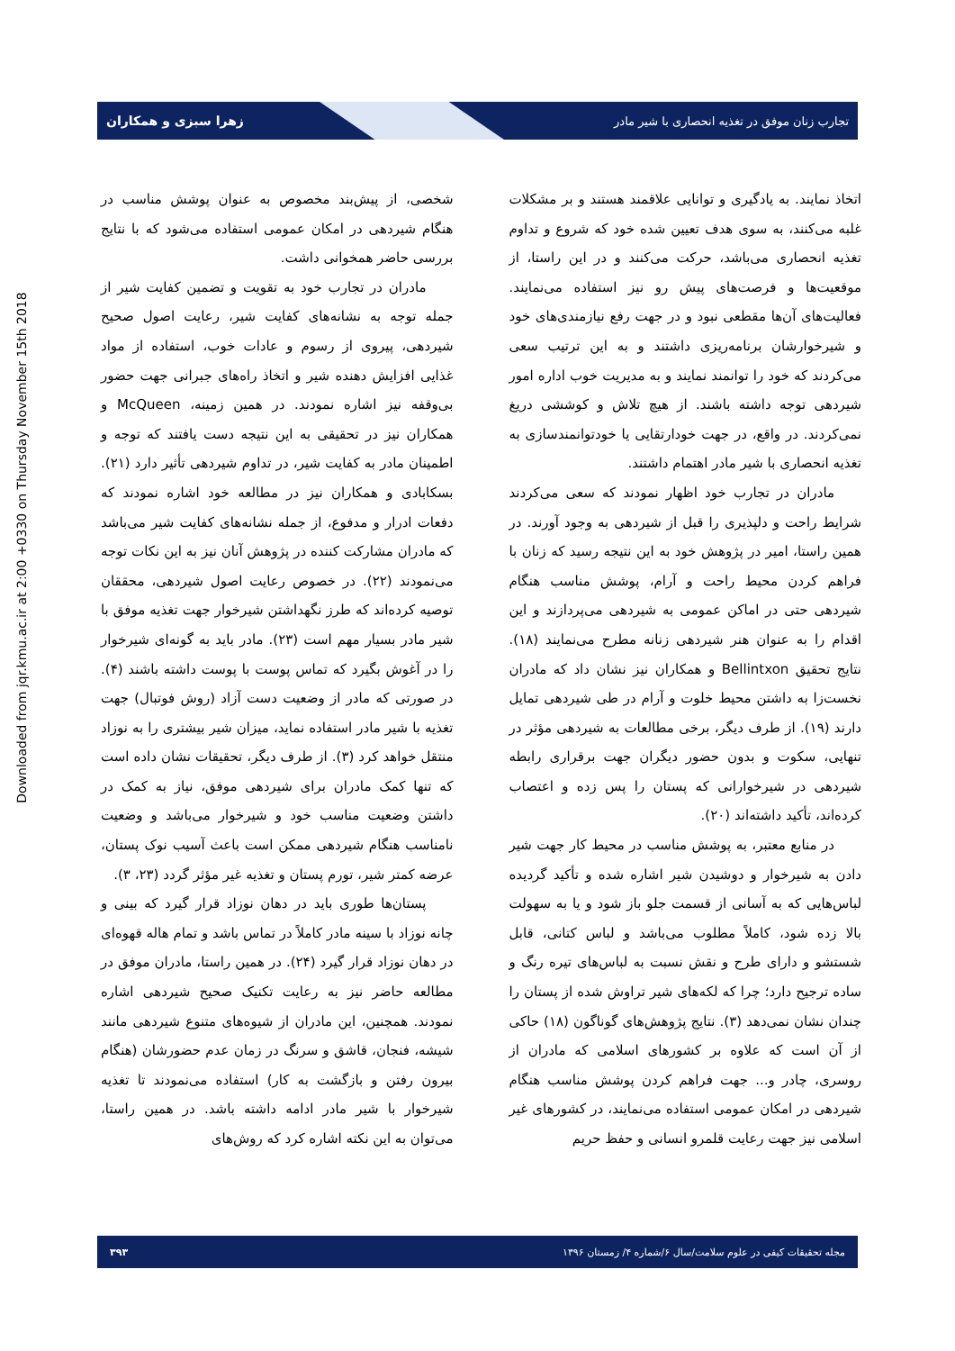Downloaded from jqr.kmu.ac.ir at 2:00 +0330 on Thursday November 15th 2018
تجارب زنان موفق در تغذیه انحصاری با شیر مادر زهرا سبزی و همکاران
اتخاذ نمایند. به یادگیری و توانایی علاقمند هستند و بر مشکلات غلبه می‌کنند، به سوی هدف تعیین شده خود که شروع و تداوم تغذیه انحصاری می‌باشد، حرکت می‌کنند و در این راستا، از موقعیت‌ها و فرصت‌های پیش رو نیز استفاده می‌نمایند. فعالیت‌های آن‌ها مقطعی نبود و در جهت رفع نیازمندی‌های خود و شیرخوارشان برنامه‌ریزی داشتند و به این ترتیب سعی می‌کردند که خود را توانمند نمایند و به مدیریت خوب اداره امور شیردهی توجه داشته باشند. از هیچ تلاش و کوششی دریغ نمی‌کردند. در واقع، در جهت خودارتقایی یا خودتوانمندسازی به تغذیه انحصاری با شیر مادر اهتمام داشتند.
مادران در تجارب خود اظهار نمودند که سعی می‌کردند شرایط راحت و دلپذیری را قبل از شیردهی به وجود آورند. در همین راستا، امیر در پژوهش خود به این نتیجه رسید که زنان با فراهم کردن محیط راحت و آرام، پوشش مناسب هنگام شیردهی حتی در اماکن عمومی به شیردهی می‌پردازند و این اقدام را به عنوان هنر شیردهی زنانه مطرح می‌نمایند (۱۸). نتایج تحقیق Bellintxon و همکاران نیز نشان داد که مادران نخست‌زا به داشتن محیط خلوت و آرام در طی شیردهی تمایل دارند (۱۹). از طرف دیگر، برخی مطالعات به شیردهی مؤثر در تنهایی، سکوت و بدون حضور دیگران جهت برقراری رابطه شیردهی در شیرخوارانی که پستان را پس زده و اعتصاب کرده‌اند، تأکید داشته‌اند (۲۰).
در منابع معتبر، به پوشش مناسب در محیط کار جهت شیر دادن به شیرخوار و دوشیدن شیر اشاره شده و تأکید گردیده لباس‌هایی که به آسانی از قسمت جلو باز شود و یا به سهولت بالا زده شود، کاملاً مطلوب می‌باشد و لباس کتانی، قابل شستشو و دارای طرح و نقش نسبت به لباس‌های تیره رنگ و ساده ترجیح دارد؛ چرا که لکه‌های شیر تراوش شده از پستان را چندان نشان نمی‌دهد (۳). نتایج پژوهش‌های گوناگون (۱۸) حاکی از آن است که علاوه بر کشورهای اسلامی که مادران از روسری، چادر و... جهت فراهم کردن پوشش مناسب هنگام شیردهی در امکان عمومی استفاده می‌نمایند، در کشورهای غیر اسلامی نیز جهت رعایت قلمرو انسانی و حفظ حریم
شخصی، از پیش‌بند مخصوص به عنوان پوشش مناسب در هنگام شیردهی در امکان عمومی استفاده می‌شود که با نتایج بررسی حاضر همخوانی داشت.
مادران در تجارب خود به تقویت و تضمین کفایت شیر از جمله توجه به نشانه‌های کفایت شیر، رعایت اصول صحیح شیردهی، پیروی از رسوم و عادات خوب، استفاده از مواد غذایی افزایش دهنده شیر و اتخاذ راه‌های جبرانی جهت حضور بی‌وقفه نیز اشاره نمودند. در همین زمینه، McQueen و همکاران نیز در تحقیقی به این نتیجه دست یافتند که توجه و اطمینان مادر به کفایت شیر، در تداوم شیردهی تأثیر دارد (۲۱). بسکابادی و همکاران نیز در مطالعه خود اشاره نمودند که دفعات ادرار و مدفوع، از جمله نشانه‌های کفایت شیر می‌باشد که مادران مشارکت کننده در پژوهش آنان نیز به این نکات توجه می‌نمودند (۲۲). در خصوص رعایت اصول شیردهی، محققان توصیه کرده‌اند که طرز نگهداشتن شیرخوار جهت تغذیه موفق با شیر مادر بسیار مهم است (۲۳). مادر باید به گونه‌ای شیرخوار را در آغوش بگیرد که تماس پوست با پوست داشته باشند (۴). در صورتی که مادر از وضعیت دست آزاد (روش فوتبال) جهت تغذیه با شیر مادر استفاده نماید، میزان شیر بیشتری را به نوزاد منتقل خواهد کرد (۳). از طرف دیگر، تحقیقات نشان داده است که تنها کمک مادران برای شیردهی موفق، نیاز به کمک در داشتن وضعیت مناسب خود و شیرخوار می‌باشد و وضعیت نامناسب هنگام شیردهی ممکن است باعث آسیب نوک پستان، عرضه کمتر شیر، تورم پستان و تغذیه غیر مؤثر گردد (۲۳، ۳).
پستان‌ها طوری باید در دهان نوزاد قرار گیرد که بینی و چانه نوزاد با سینه مادر کاملاً در تماس باشد و تمام هاله قهوه‌ای در دهان نوزاد قرار گیرد (۲۴). در همین راستا، مادران موفق در مطالعه حاضر نیز به رعایت تکنیک صحیح شیردهی اشاره نمودند. همچنین، این مادران از شیوه‌های متنوع شیردهی مانند شیشه، فنجان، قاشق و سرنگ در زمان عدم حضورشان (هنگام بیرون رفتن و بازگشت به کار) استفاده می‌نمودند تا تغذیه شیرخوار با شیر مادر ادامه داشته باشد. در همین راستا، می‌توان به این نکته اشاره کرد که روش‌های
مجله تحقیقات کیفی در علوم سلامت/سال ۶/شماره ۴/ زمستان ۱۳۹۶ ۳۹۳